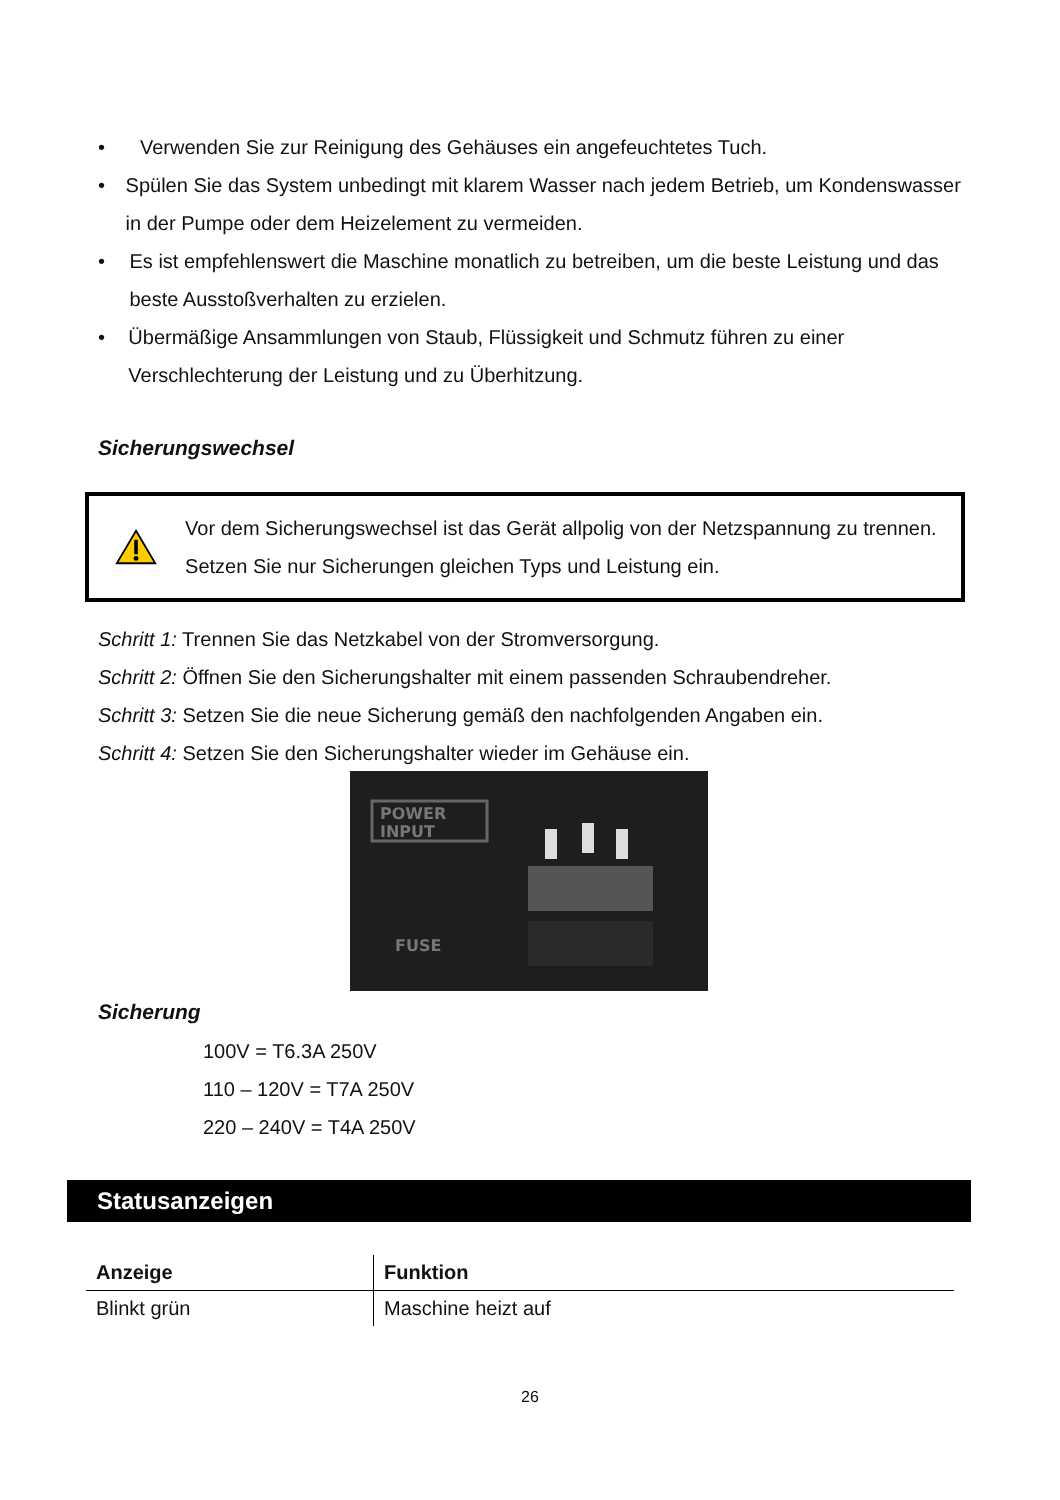• Verwenden Sie zur Reinigung des Gehäuses ein angefeuchtetes Tuch.
• Spülen Sie das System unbedingt mit klarem Wasser nach jedem Betrieb, um Kondenswasser in der Pumpe oder dem Heizelement zu vermeiden.
• Es ist empfehlenswert die Maschine monatlich zu betreiben, um die beste Leistung und das beste Ausstoßverhalten zu erzielen.
• Übermäßige Ansammlungen von Staub, Flüssigkeit und Schmutz führen zu einer Verschlechterung der Leistung und zu Überhitzung.
Sicherungswechsel
Vor dem Sicherungswechsel ist das Gerät allpolig von der Netzspannung zu trennen. Setzen Sie nur Sicherungen gleichen Typs und Leistung ein.
Schritt 1: Trennen Sie das Netzkabel von der Stromversorgung.
Schritt 2: Öffnen Sie den Sicherungshalter mit einem passenden Schraubendreher.
Schritt 3: Setzen Sie die neue Sicherung gemäß den nachfolgenden Angaben ein.
Schritt 4: Setzen Sie den Sicherungshalter wieder im Gehäuse ein.
POWER
INPUT
FUSE
Sicherung
100V = T6.3A 250V
110 – 120V = T7A 250V
220 – 240V = T4A 250V
Statusanzeigen
| Anzeige | Funktion |
| --- | --- |
| Blinkt grün | Maschine heizt auf |
26